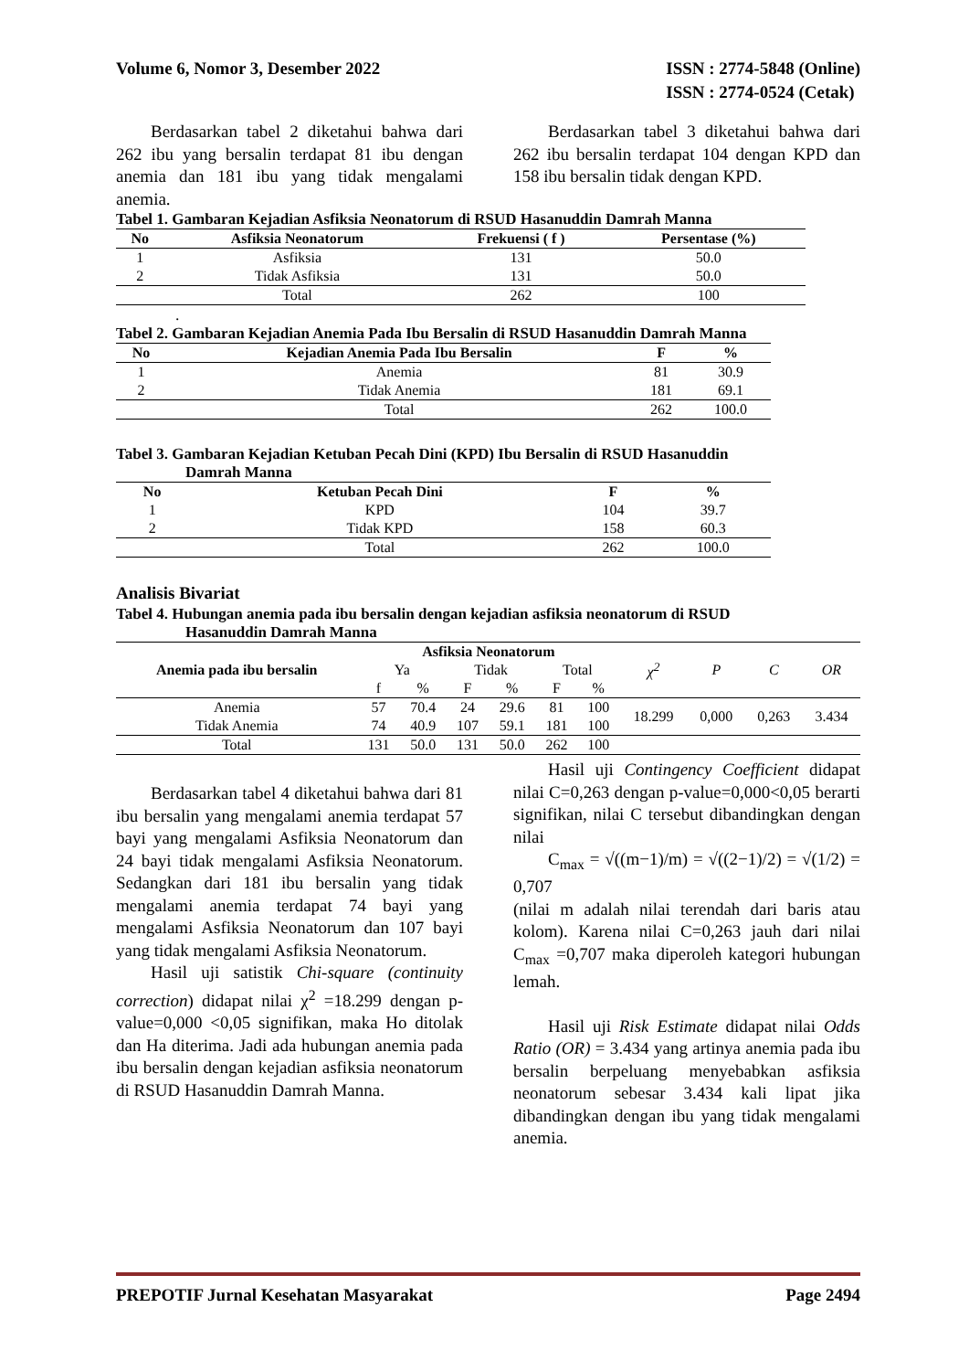Volume 6, Nomor 3, Desember 2022
ISSN : 2774-5848 (Online)
ISSN : 2774-0524 (Cetak)
Berdasarkan tabel 2 diketahui bahwa dari 262 ibu yang bersalin terdapat 81 ibu dengan anemia dan 181 ibu yang tidak mengalami anemia.
Berdasarkan tabel 3 diketahui bahwa dari 262 ibu bersalin terdapat 104 dengan KPD dan 158 ibu bersalin tidak dengan KPD.
Tabel 1. Gambaran Kejadian Asfiksia Neonatorum di RSUD Hasanuddin Damrah Manna
| No | Asfiksia Neonatorum | Frekuensi ( f ) | Persentase (%) |
| --- | --- | --- | --- |
| 1 | Asfiksia | 131 | 50.0 |
| 2 | Tidak Asfiksia | 131 | 50.0 |
| | Total | 262 | 100 |
.
Tabel 2. Gambaran Kejadian Anemia Pada Ibu Bersalin di RSUD Hasanuddin Damrah Manna
| No | Kejadian Anemia Pada Ibu Bersalin | F | % |
| --- | --- | --- | --- |
| 1 | Anemia | 81 | 30.9 |
| 2 | Tidak Anemia | 181 | 69.1 |
| | Total | 262 | 100.0 |
Tabel 3. Gambaran Kejadian Ketuban Pecah Dini (KPD) Ibu Bersalin di RSUD Hasanuddin
Damrah Manna
| No | Ketuban Pecah Dini | F | % |
| --- | --- | --- | --- |
| 1 | KPD | 104 | 39.7 |
| 2 | Tidak KPD | 158 | 60.3 |
| | Total | 262 | 100.0 |
Analisis Bivariat
Tabel 4. Hubungan anemia pada ibu bersalin dengan kejadian asfiksia neonatorum di RSUD
Hasanuddin Damrah Manna
| Anemia pada ibu bersalin | Asfiksia Neonatorum | | | | | | χ<sup>2</sup> | P | C | OR |
| | Ya | | Tidak | | Total | | | | | |
| | f | % | F | % | F | % | | | | |
| Anemia | 57 | 70.4 | 24 | 29.6 | 81 | 100 | 18.299 | 0,000 | 0,263 | 3.434 |
| Tidak Anemia | 74 | 40.9 | 107 | 59.1 | 181 | 100 | | | | |
| Total | 131 | 50.0 | 131 | 50.0 | 262 | 100 | | | | |
Berdasarkan tabel 4 diketahui bahwa dari 81 ibu bersalin yang mengalami anemia terdapat 57 bayi yang mengalami Asfiksia Neonatorum dan 24 bayi tidak mengalami Asfiksia Neonatorum. Sedangkan dari 181 ibu bersalin yang tidak mengalami anemia terdapat 74 bayi yang mengalami Asfiksia Neonatorum dan 107 bayi yang tidak mengalami Asfiksia Neonatorum.
Hasil uji satistik Chi-square (continuity correction) didapat nilai χ<sup>2</sup> =18.299 dengan p-value=0,000 <0,05 signifikan, maka Ho ditolak dan Ha diterima. Jadi ada hubungan anemia pada ibu bersalin dengan kejadian asfiksia neonatorum di RSUD Hasanuddin Damrah Manna.
Hasil uji Contingency Coefficient didapat nilai C=0,263 dengan p-value=0,000<0,05 berarti signifikan, nilai C tersebut dibandingkan dengan nilai
C<sub>max</sub> = √((m−1)/m) = √((2−1)/2) = √(1/2) = 0,707
(nilai m adalah nilai terendah dari baris atau kolom). Karena nilai C=0,263 jauh dari nilai C<sub>max</sub> =0,707 maka diperoleh kategori hubungan lemah.
Hasil uji Risk Estimate didapat nilai Odds Ratio (OR) = 3.434 yang artinya anemia pada ibu bersalin berpeluang menyebabkan asfiksia neonatorum sebesar 3.434 kali lipat jika dibandingkan dengan ibu yang tidak mengalami anemia.
PREPOTIF Jurnal Kesehatan Masyarakat
Page 2494